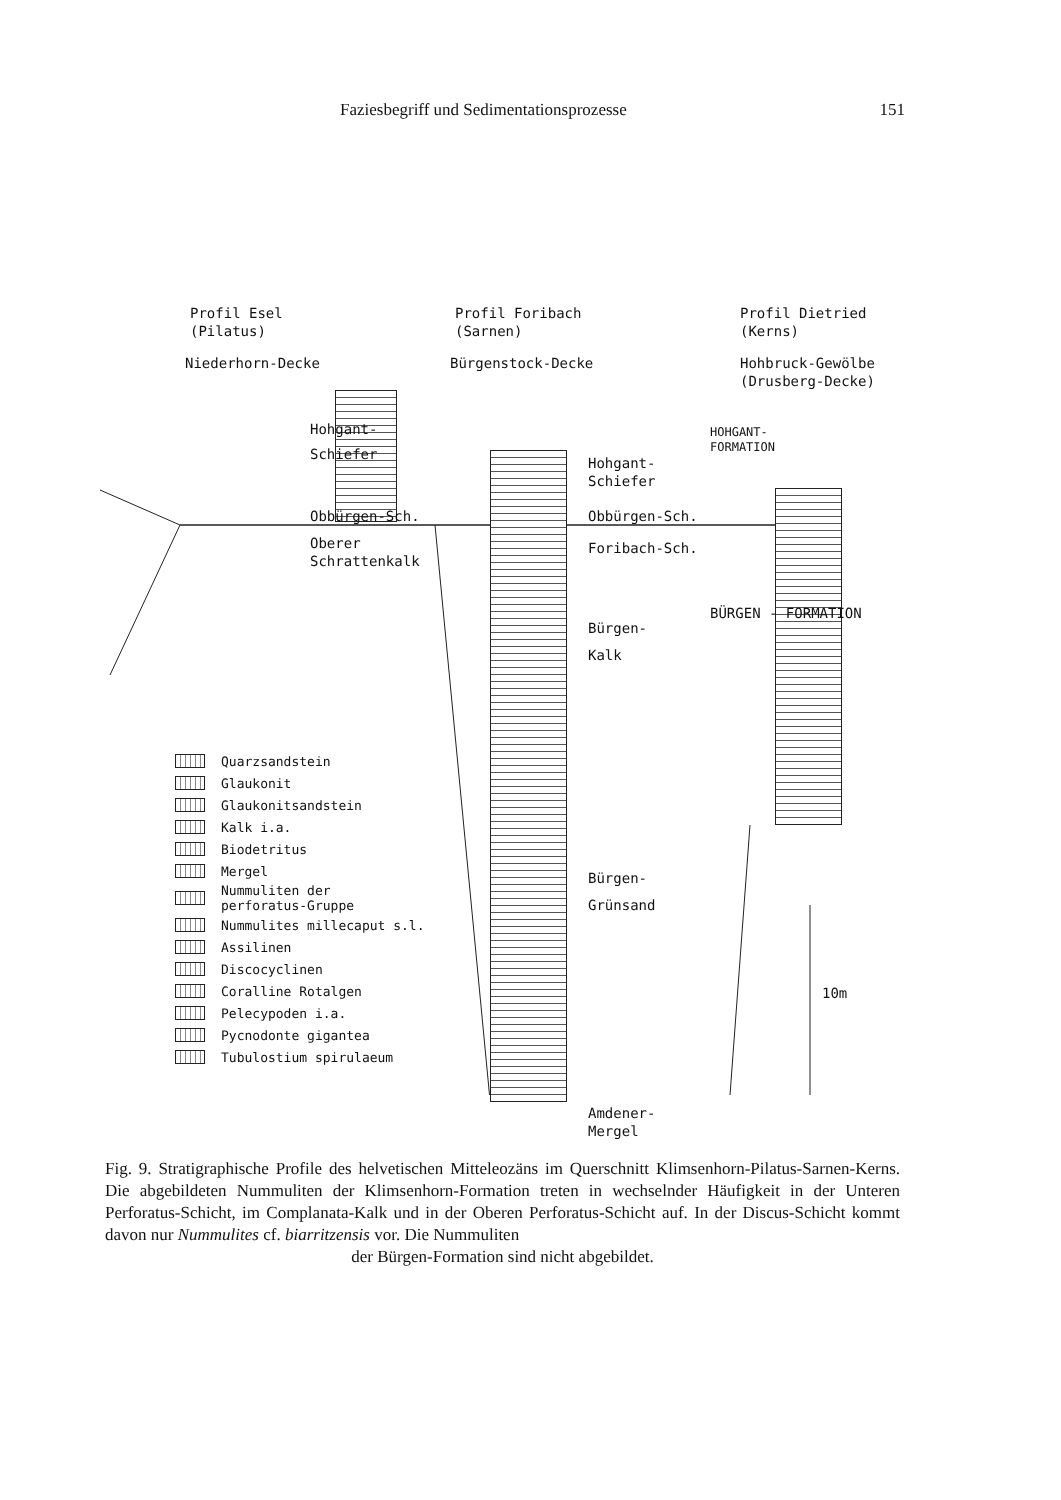Faziesbegriff und Sedimentationsprozesse 151
Profil Esel
(Pilatus)
Niederhorn-Decke
Profil Foribach
(Sarnen)
Bürgenstock-Decke
Profil Dietried
(Kerns)
Hohbruck-Gewölbe
(Drusberg-Decke)
Hohgant-
Schiefer
Obbürgen-Sch.
Oberer
Schrattenkalk
Hohgant-
Schiefer
Obbürgen-Sch.
Foribach-Sch.
Bürgen-
Kalk
Bürgen-
Grünsand
Amdener-
Mergel
HOHGANT-
FORMATION
BÜRGEN - FORMATION
10m
Quarzsandstein
Glaukonit
Glaukonitsandstein
Kalk i.a.
Biodetritus
Mergel
Nummuliten der
perforatus-Gruppe
Nummulites millecaput s.l.
Assilinen
Discocyclinen
Coralline Rotalgen
Pelecypoden i.a.
Pycnodonte gigantea
Tubulostium spirulaeum
Fig. 9. Stratigraphische Profile des helvetischen Mitteleozäns im Querschnitt Klimsenhorn-Pilatus-Sarnen-Kerns. Die abgebildeten Nummuliten der Klimsenhorn-Formation treten in wechselnder Häufigkeit in der Unteren Perforatus-Schicht, im Complanata-Kalk und in der Oberen Perforatus-Schicht auf. In der Discus-Schicht kommt davon nur Nummulites cf. biarritzensis vor. Die Nummuliten
der Bürgen-Formation sind nicht abgebildet.